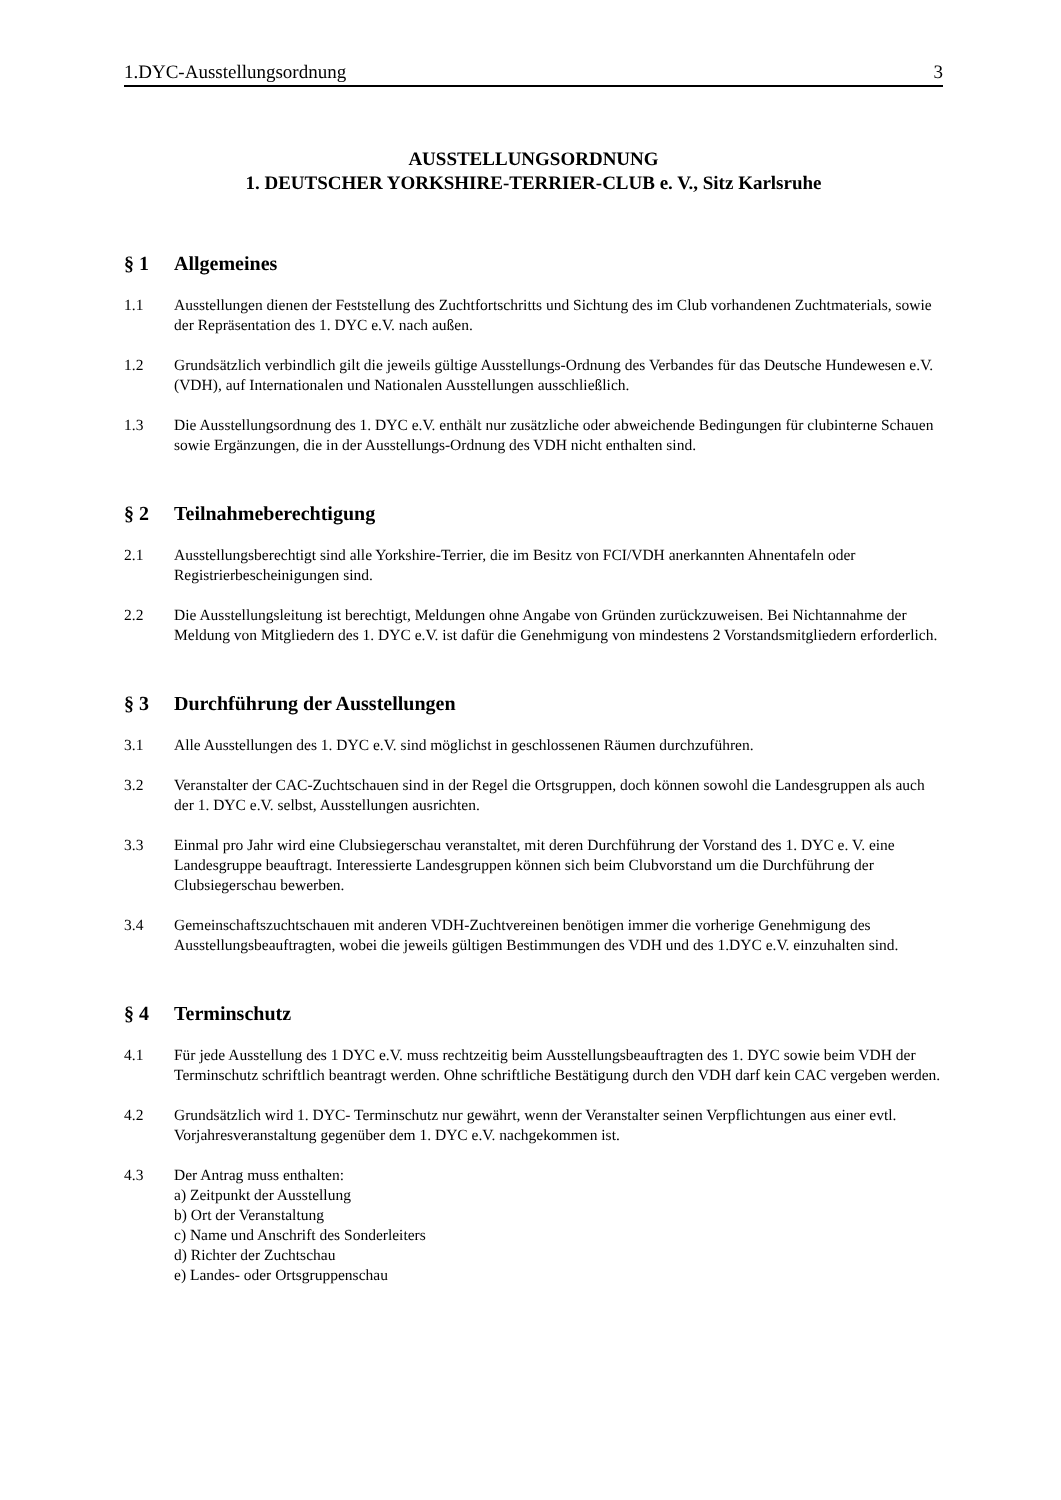1.DYC-Ausstellungsordnung 3
AUSSTELLUNGSORDNUNG
1. DEUTSCHER YORKSHIRE-TERRIER-CLUB e. V., Sitz Karlsruhe
§ 1 Allgemeines
1.1 Ausstellungen dienen der Feststellung des Zuchtfortschritts und Sichtung des im Club vorhandenen Zuchtmaterials, sowie der Repräsentation des 1. DYC e.V. nach außen.
1.2 Grundsätzlich verbindlich gilt die jeweils gültige Ausstellungs-Ordnung des Verbandes für das Deutsche Hundewesen e.V. (VDH), auf Internationalen und Nationalen Ausstellungen ausschließlich.
1.3 Die Ausstellungsordnung des 1. DYC e.V. enthält nur zusätzliche oder abweichende Bedingungen für clubinterne Schauen sowie Ergänzungen, die in der Ausstellungs-Ordnung des VDH nicht enthalten sind.
§ 2 Teilnahmeberechtigung
2.1 Ausstellungsberechtigt sind alle Yorkshire-Terrier, die im Besitz von FCI/VDH anerkannten Ahnentafeln oder Registrierbescheinigungen sind.
2.2 Die Ausstellungsleitung ist berechtigt, Meldungen ohne Angabe von Gründen zurückzuweisen. Bei Nichtannahme der Meldung von Mitgliedern des 1. DYC e.V. ist dafür die Genehmigung von mindestens 2 Vorstandsmitgliedern erforderlich.
§ 3 Durchführung der Ausstellungen
3.1 Alle Ausstellungen des 1. DYC e.V. sind möglichst in geschlossenen Räumen durchzuführen.
3.2 Veranstalter der CAC-Zuchtschauen sind in der Regel die Ortsgruppen, doch können sowohl die Landesgruppen als auch der 1. DYC e.V. selbst, Ausstellungen ausrichten.
3.3 Einmal pro Jahr wird eine Clubsiegerschau veranstaltet, mit deren Durchführung der Vorstand des 1. DYC e. V. eine Landesgruppe beauftragt. Interessierte Landesgruppen können sich beim Clubvorstand um die Durchführung der Clubsiegerschau bewerben.
3.4 Gemeinschaftszuchtschauen mit anderen VDH-Zuchtvereinen benötigen immer die vorherige Genehmigung des Ausstellungsbeauftragten, wobei die jeweils gültigen Bestimmungen des VDH und des 1.DYC e.V. einzuhalten sind.
§ 4 Terminschutz
4.1 Für jede Ausstellung des 1 DYC e.V. muss rechtzeitig beim Ausstellungsbeauftragten des 1. DYC sowie beim VDH der Terminschutz schriftlich beantragt werden. Ohne schriftliche Bestätigung durch den VDH darf kein CAC vergeben werden.
4.2 Grundsätzlich wird 1. DYC- Terminschutz nur gewährt, wenn der Veranstalter seinen Verpflichtungen aus einer evtl. Vorjahresveranstaltung gegenüber dem 1. DYC e.V. nachgekommen ist.
4.3 Der Antrag muss enthalten:
a) Zeitpunkt der Ausstellung
b) Ort der Veranstaltung
c) Name und Anschrift des Sonderleiters
d) Richter der Zuchtschau
e) Landes- oder Ortsgruppenschau